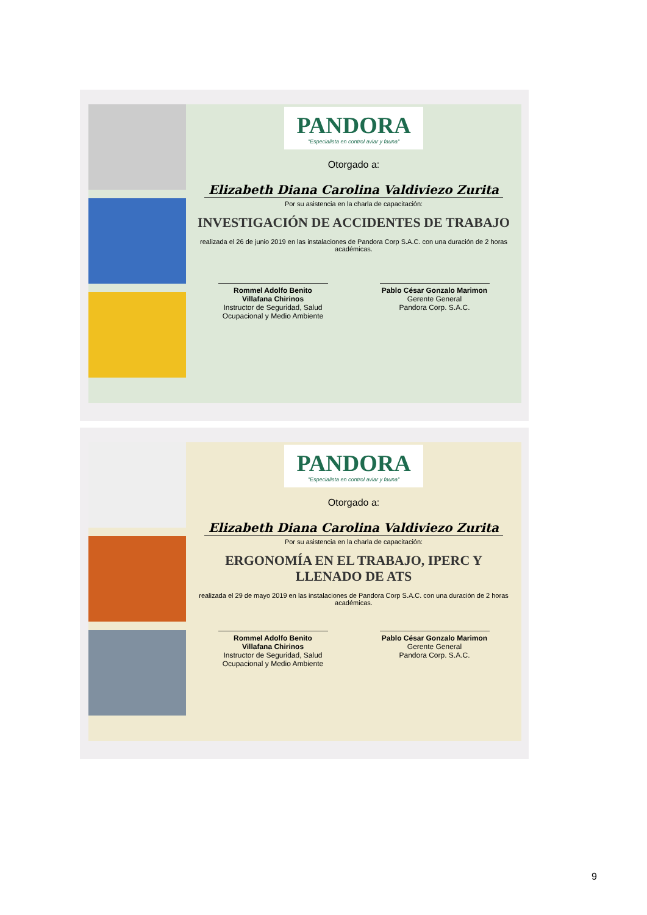PANDORA "Especialista en control aviar y fauna"
Otorgado a:
Elizabeth Diana Carolina Valdiviezo Zurita
Por su asistencia en la charla de capacitación:
INVESTIGACIÓN DE ACCIDENTES DE TRABAJO
realizada el 26 de junio 2019 en las instalaciones de Pandora Corp S.A.C. con una duración de 2 horas académicas.
Rommel Adolfo Benito Villafana Chirinos
Instructor de Seguridad, Salud Ocupacional y Medio Ambiente
Pablo César Gonzalo Marimon
Gerente General
Pandora Corp. S.A.C.
PANDORA "Especialista en control aviar y fauna"
Otorgado a:
Elizabeth Diana Carolina Valdiviezo Zurita
Por su asistencia en la charla de capacitación:
ERGONOMÍA EN EL TRABAJO, IPERC Y LLENADO DE ATS
realizada el 29 de mayo 2019 en las instalaciones de Pandora Corp S.A.C. con una duración de 2 horas académicas.
Rommel Adolfo Benito Villafana Chirinos
Instructor de Seguridad, Salud Ocupacional y Medio Ambiente
Pablo César Gonzalo Marimon
Gerente General
Pandora Corp. S.A.C.
9